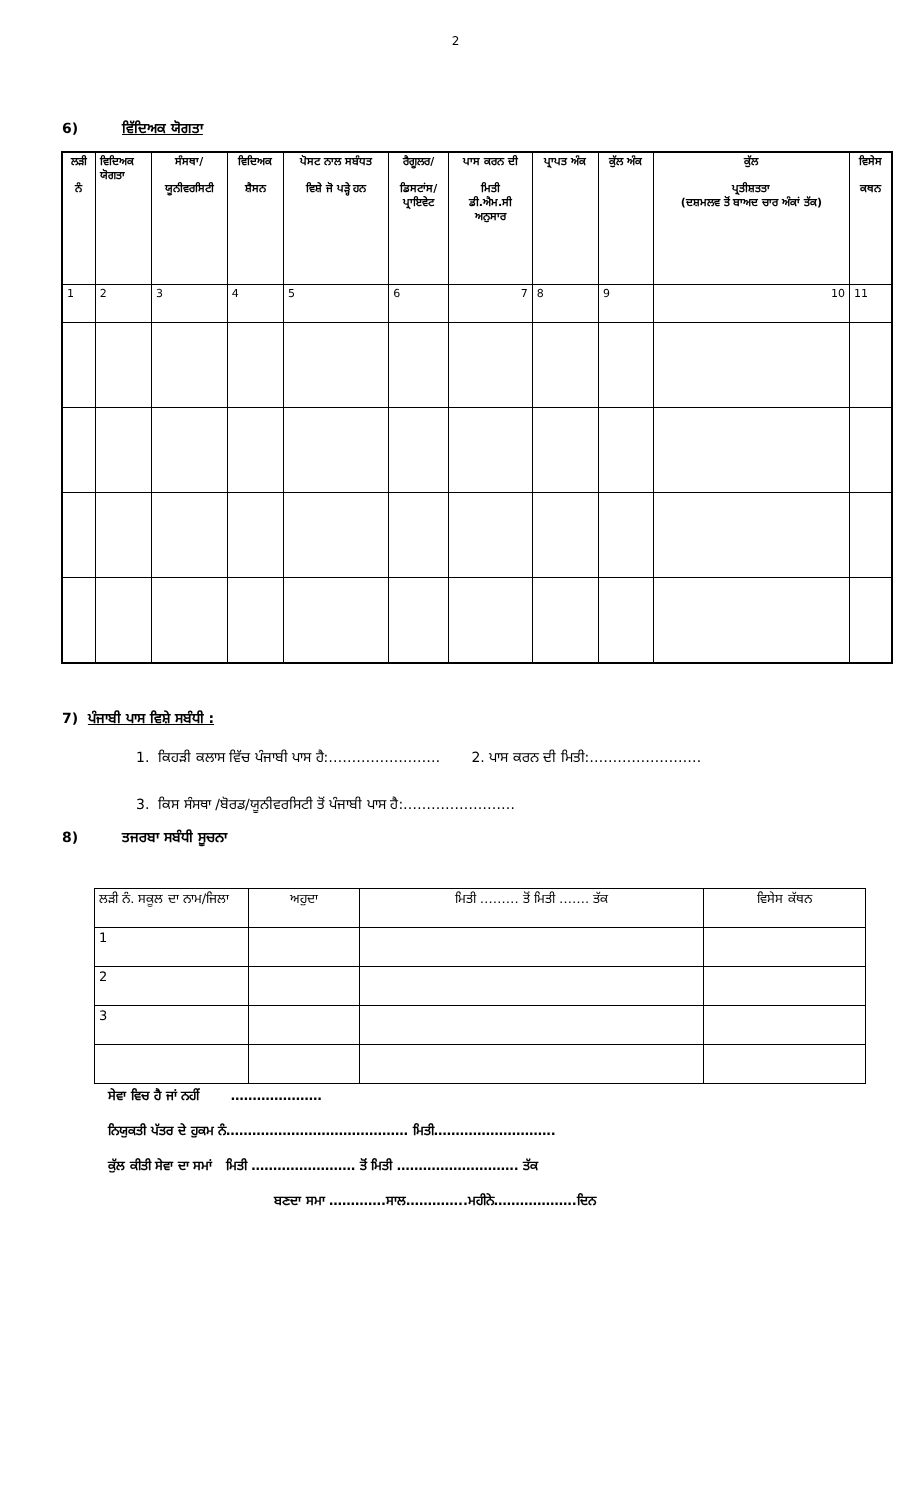2
6) ਵਿੱਦਿਅਕ ਯੋਗਤਾ
| ਲੜੀ ਨੰ | ਵਿਦਿਅਕ ਯੋਗਤਾ | ਸੰਸਥਾ/ ਯੂਨੀਵਰਸਿਟੀ | ਵਿਦਿਅਕ ਸ਼ੈਸਨ | ਪੋਸਟ ਨਾਲ ਸਬੰਧਤ ਵਿਸ਼ੇ ਜੋ ਪੜ੍ਹੇ ਹਨ | ਰੈਗੂਲਰ/ ਡਿਸਟਾਂਸ/ ਪ੍ਰਾਇਵੇਟ | ਪਾਸ ਕਰਨ ਦੀ ਮਿਤੀ ਡੀ.ਐਮ.ਸੀ ਅਨੁਸਾਰ | ਪ੍ਰਾਪਤ ਅੰਕ | ਕੁੱਲ ਅੰਕ | ਕੁੱਲ ਪ੍ਰਤੀਸ਼ਤਤਾ (ਦਸ਼ਮਲਵ ਤੋਂ ਬਾਅਦ ਚਾਰ ਅੰਕਾਂ ਤੱਕ) | ਵਿਸੇਸ ਕਥਨ |
| --- | --- | --- | --- | --- | --- | --- | --- | --- | --- | --- |
| 1 | 2 | 3 | 4 | 5 | 6 | 7 | 8 | 9 | 10 | 11 |
7) ਪੰਜਾਬੀ ਪਾਸ ਵਿਸ਼ੇ ਸਬੰਧੀ :
1. ਕਿਹੜੀ ਕਲਾਸ ਵਿੱਚ ਪੰਜਾਬੀ ਪਾਸ ਹੈ:…………………… 2. ਪਾਸ ਕਰਨ ਦੀ ਮਿਤੀ:……………………
3. ਕਿਸ ਸੰਸਥਾ /ਬੋਰਡ/ਯੂਨੀਵਰਸਿਟੀ ਤੋਂ ਪੰਜਾਬੀ ਪਾਸ ਹੈ:……………………
8) ਤਜਰਬਾ ਸਬੰਧੀ ਸੂਚਨਾ
| ਲੜੀ ਨੰ. ਸਕੂਲ ਦਾ ਨਾਮ/ਜਿਲਾ | ਅਹੁਦਾ | ਮਿਤੀ ……… ਤੋਂ ਮਿਤੀ ……. ਤੱਕ | ਵਿਸੇਸ ਕੱਥਨ |
| 1 | | | |
| 2 | | | |
| 3 | | | |
ਸੇਵਾ ਵਿਚ ਹੈ ਜਾਂ ਨਹੀਂ …………………
ਨਿਯੁਕਤੀ ਪੱਤਰ ਦੇ ਹੁਕਮ ਨੰ…………………………………… ਮਿਤੀ……………………….
ਕੁੱਲ ਕੀਤੀ ਸੇਵਾ ਦਾ ਸਮਾਂ ਮਿਤੀ …………………… ਤੋਂ ਮਿਤੀ ………………………. ਤੱਕ
ਬਣਦਾ ਸਮਾ ………….ਸਾਲ…………..ਮਹੀਨੇ……………….ਦਿਨ